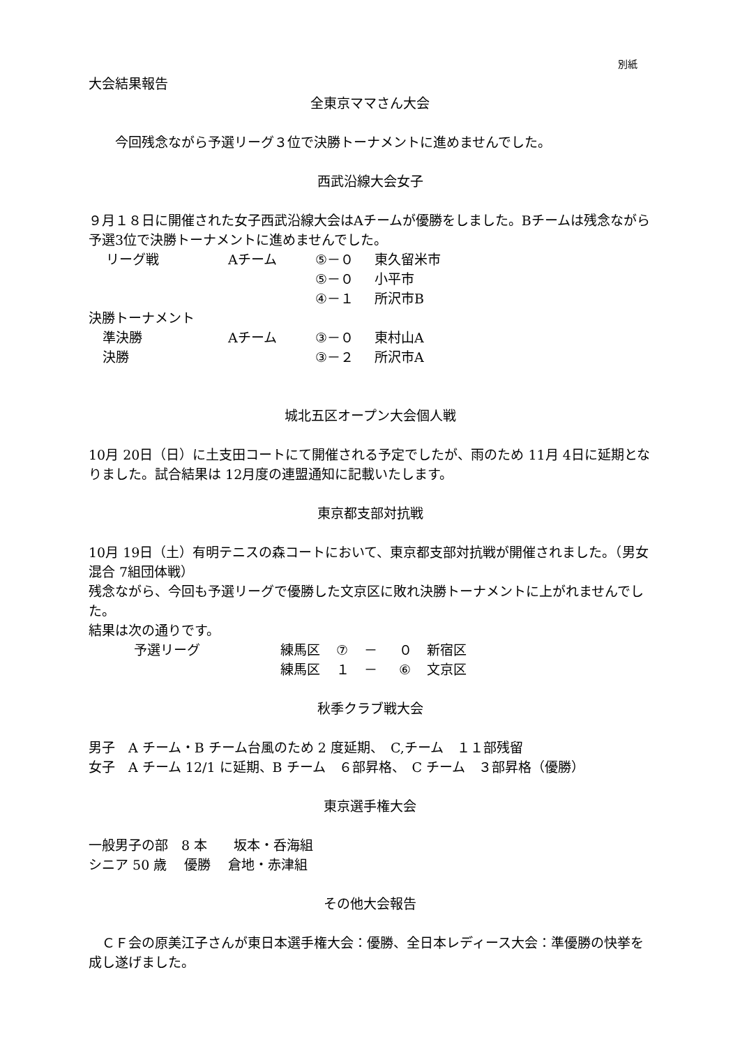別紙
大会結果報告
全東京ママさん大会
今回残念ながら予選リーグ３位で決勝トーナメントに進めませんでした。
西武沿線大会女子
９月１８日に開催された女子西武沿線大会はAチームが優勝をしました。Bチームは残念ながら予選3位で決勝トーナメントに進めませんでした。
| リーグ戦 | Aチーム | ⑤－０ | 東久留米市 |
| | | ⑤－０ | 小平市 |
| | | ④－１ | 所沢市B |
| 決勝トーナメント | | | |
| 準決勝 | Aチーム | ③－０ | 東村山A |
| 決勝 | | ③－２ | 所沢市A |
城北五区オープン大会個人戦
10月 20日（日）に土支田コートにて開催される予定でしたが、雨のため 11月 4日に延期となりました。試合結果は 12月度の連盟通知に記載いたします。
東京都支部対抗戦
10月 19日（土）有明テニスの森コートにおいて、東京都支部対抗戦が開催されました。（男女混合 7組団体戦）
残念ながら、今回も予選リーグで優勝した文京区に敗れ決勝トーナメントに上がれませんでした。
結果は次の通りです。
| 予選リーグ | 練馬区 | ⑦ | － | ０ | 新宿区 |
| | 練馬区 | １ | － | ⑥ | 文京区 |
秋季クラブ戦大会
男子　A チーム・B チーム台風のため 2 度延期、　C,チーム　１１部残留
女子　A チーム 12/1 に延期、B チーム　６部昇格、　C チーム　３部昇格（優勝）
東京選手権大会
一般男子の部　8 本　　坂本・呑海組
シニア 50 歳　 優勝　 倉地・赤津組
その他大会報告
　ＣＦ会の原美江子さんが東日本選手権大会：優勝、全日本レディース大会：準優勝の快挙を成し遂げました。